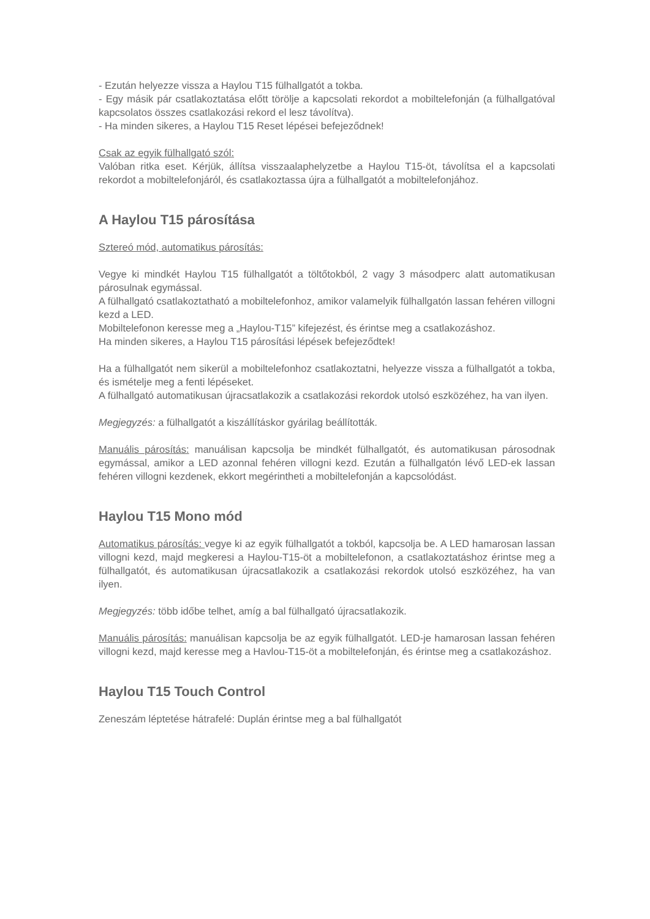- Ezután helyezze vissza a Haylou T15 fülhallgatót a tokba.
- Egy másik pár csatlakoztatása előtt törölje a kapcsolati rekordot a mobiltelefonján (a fülhallgatóval kapcsolatos összes csatlakozási rekord el lesz távolítva).
- Ha minden sikeres, a Haylou T15 Reset lépései befejeződnek!
Csak az egyik fülhallgató szól:
Valóban ritka eset. Kérjük, állítsa visszaalaphelyzetbe a Haylou T15-öt, távolítsa el a kapcsolati rekordot a mobiltelefonjáról, és csatlakoztassa újra a fülhallgatót a mobiltelefonjához.
A Haylou T15 párosítása
Sztereó mód, automatikus párosítás:
Vegye ki mindkét Haylou T15 fülhallgatót a töltőtokból, 2 vagy 3 másodperc alatt automatikusan párosulnak egymással.
A fülhallgató csatlakoztatható a mobiltelefonhoz, amikor valamelyik fülhallgatón lassan fehéren villogni kezd a LED.
Mobiltelefonon keresse meg a „Haylou-T15” kifejezést, és érintse meg a csatlakozáshoz.
Ha minden sikeres, a Haylou T15 párosítási lépések befejeződtek!
Ha a fülhallgatót nem sikerül a mobiltelefonhoz csatlakoztatni, helyezze vissza a fülhallgatót a tokba, és ismételje meg a fenti lépéseket.
A fülhallgató automatikusan újracsatlakozik a csatlakozási rekordok utolsó eszközéhez, ha van ilyen.
Megjegyzés: a fülhallgatót a kiszállításkor gyárilag beállították.
Manuális párosítás: manuálisan kapcsolja be mindkét fülhallgatót, és automatikusan párosodnak egymással, amikor a LED azonnal fehéren villogni kezd. Ezután a fülhallgatón lévő LED-ek lassan fehéren villogni kezdenek, ekkort megérintheti a mobiltelefonján a kapcsolódást.
Haylou T15 Mono mód
Automatikus párosítás: vegye ki az egyik fülhallgatót a tokból, kapcsolja be. A LED hamarosan lassan villogni kezd, majd megkeresi a Haylou-T15-öt a mobiltelefonon, a csatlakoztatáshoz érintse meg a fülhallgatót, és automatikusan újracsatlakozik a csatlakozási rekordok utolsó eszközéhez, ha van ilyen.
Megjegyzés: több időbe telhet, amíg a bal fülhallgató újracsatlakozik.
Manuális párosítás: manuálisan kapcsolja be az egyik fülhallgatót. LED-je hamarosan lassan fehéren villogni kezd, majd keresse meg a Havlou-T15-öt a mobiltelefonján, és érintse meg a csatlakozáshoz.
Haylou T15 Touch Control
Zeneszám léptetése hátrafelé: Duplán érintse meg a bal fülhallgatót